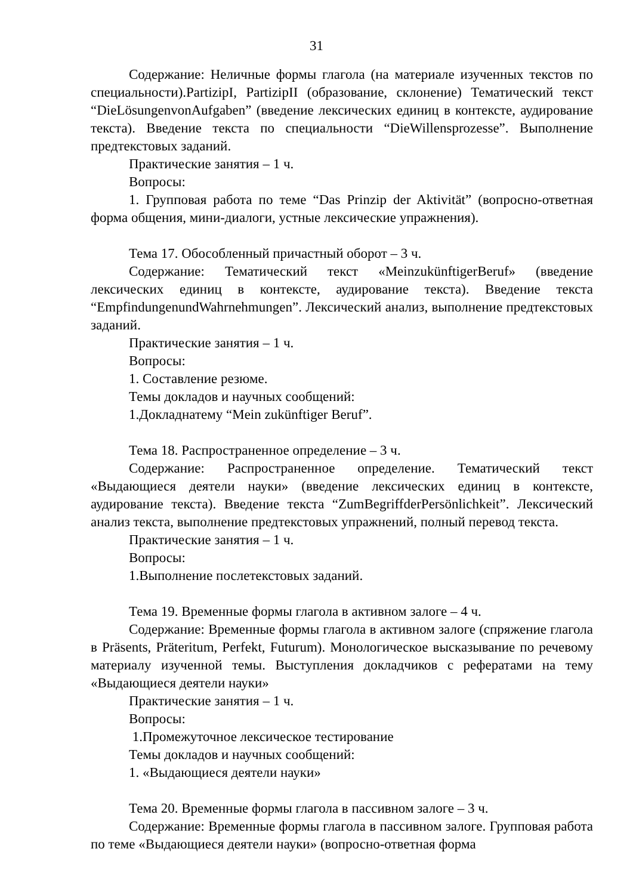31
Содержание: Неличные формы глагола (на материале изученных текстов по специальности).PartizipI, PartizipII (образование, склонение) Тематический текст “DieLösungenvonAufgaben” (введение лексических единиц в контексте, аудирование текста). Введение текста по специальности “DieWillensprozesse”. Выполнение предтекстовых заданий.
Практические занятия – 1 ч.
Вопросы:
1. Групповая работа по теме “Das Prinzip der Aktivität” (вопросно-ответная форма общения, мини-диалоги, устные лексические упражнения).
Тема 17. Обособленный причастный оборот – 3 ч.
Содержание: Тематический текст «MeinzukünftigerBeruf» (введение лексических единиц в контексте, аудирование текста). Введение текста “EmpfindungenundWahrnehmungen”. Лексический анализ, выполнение предтекстовых заданий.
Практические занятия – 1 ч.
Вопросы:
1. Составление резюме.
Темы докладов и научных сообщений:
1.Докладнатему “Mein zukünftiger Beruf”.
Тема 18. Распространенное определение – 3 ч.
Содержание: Распространенное определение. Тематический текст «Выдающиеся деятели науки» (введение лексических единиц в контексте, аудирование текста). Введение текста “ZumBegriffderPersönlichkeit”. Лексический анализ текста, выполнение предтекстовых упражнений, полный перевод текста.
Практические занятия – 1 ч.
Вопросы:
1.Выполнение послетекстовых заданий.
Тема 19. Временные формы глагола в активном залоге – 4 ч.
Содержание: Временные формы глагола в активном залоге (спряжение глагола в Präsents, Präteritum, Perfekt, Futurum). Монологическое высказывание по речевому материалу изученной темы. Выступления докладчиков с рефератами на тему «Выдающиеся деятели науки»
Практические занятия – 1 ч.
Вопросы:
1.Промежуточное лексическое тестирование
Темы докладов и научных сообщений:
1. «Выдающиеся деятели науки»
Тема 20. Временные формы глагола в пассивном залоге – 3 ч.
Содержание: Временные формы глагола в пассивном залоге. Групповая работа по теме «Выдающиеся деятели науки» (вопросно-ответная форма